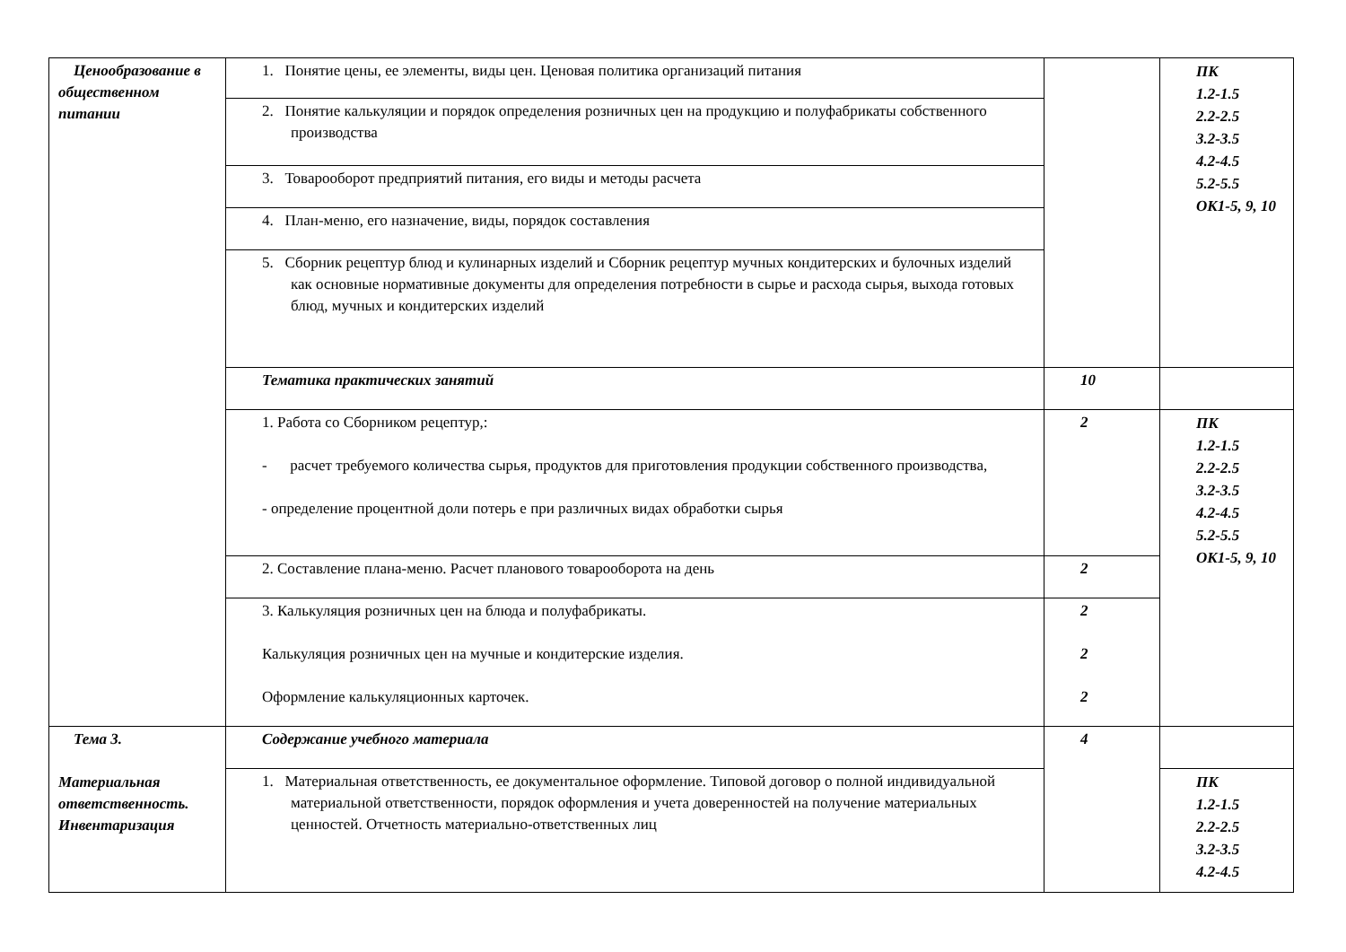| Ценообразование в общественном питании | 1. Понятие цены, ее элементы, виды цен. Ценовая политика организаций питания | | ПК 1.2-1.5 2.2-2.5 3.2-3.5 4.2-4.5 5.2-5.5 ОК1-5, 9, 10 |
| | 2. Понятие калькуляции и порядок определения розничных цен на продукцию и полуфабрикаты собственного производства | | |
| | 3. Товарооборот предприятий питания, его виды и методы расчета | | |
| | 4. План-меню, его назначение, виды, порядок составления | | |
| | 5. Сборник рецептур блюд и кулинарных изделий и Сборник рецептур мучных кондитерских и булочных изделий как основные нормативные документы для определения потребности в сырье и расхода сырья, выхода готовых блюд, мучных и кондитерских изделий | | |
| | Тематика практических занятий | 10 | |
| | 1. Работа со Сборником рецептур,: - расчет требуемого количества сырья, продуктов для приготовления продукции собственного производства, - определение процентной доли потерь е при различных видах обработки сырья | 2 | ПК 1.2-1.5 2.2-2.5 3.2-3.5 4.2-4.5 5.2-5.5 ОК1-5, 9, 10 |
| | 2. Составление плана-меню. Расчет планового товарооборота на день | 2 | |
| | 3. Калькуляция розничных цен на блюда и полуфабрикаты. Калькуляция розничных цен на мучные и кондитерские изделия. Оформление калькуляционных карточек. | 2 2 2 | |
| Тема 3. Материальная ответственность. Инвентаризация | Содержание учебного материала | 4 | |
| | 1. Материальная ответственность, ее документальное оформление. Типовой договор о полной индивидуальной материальной ответственности, порядок оформления и учета доверенностей на получение материальных ценностей. Отчетность материально-ответственных лиц | | ПК 1.2-1.5 2.2-2.5 3.2-3.5 4.2-4.5 |